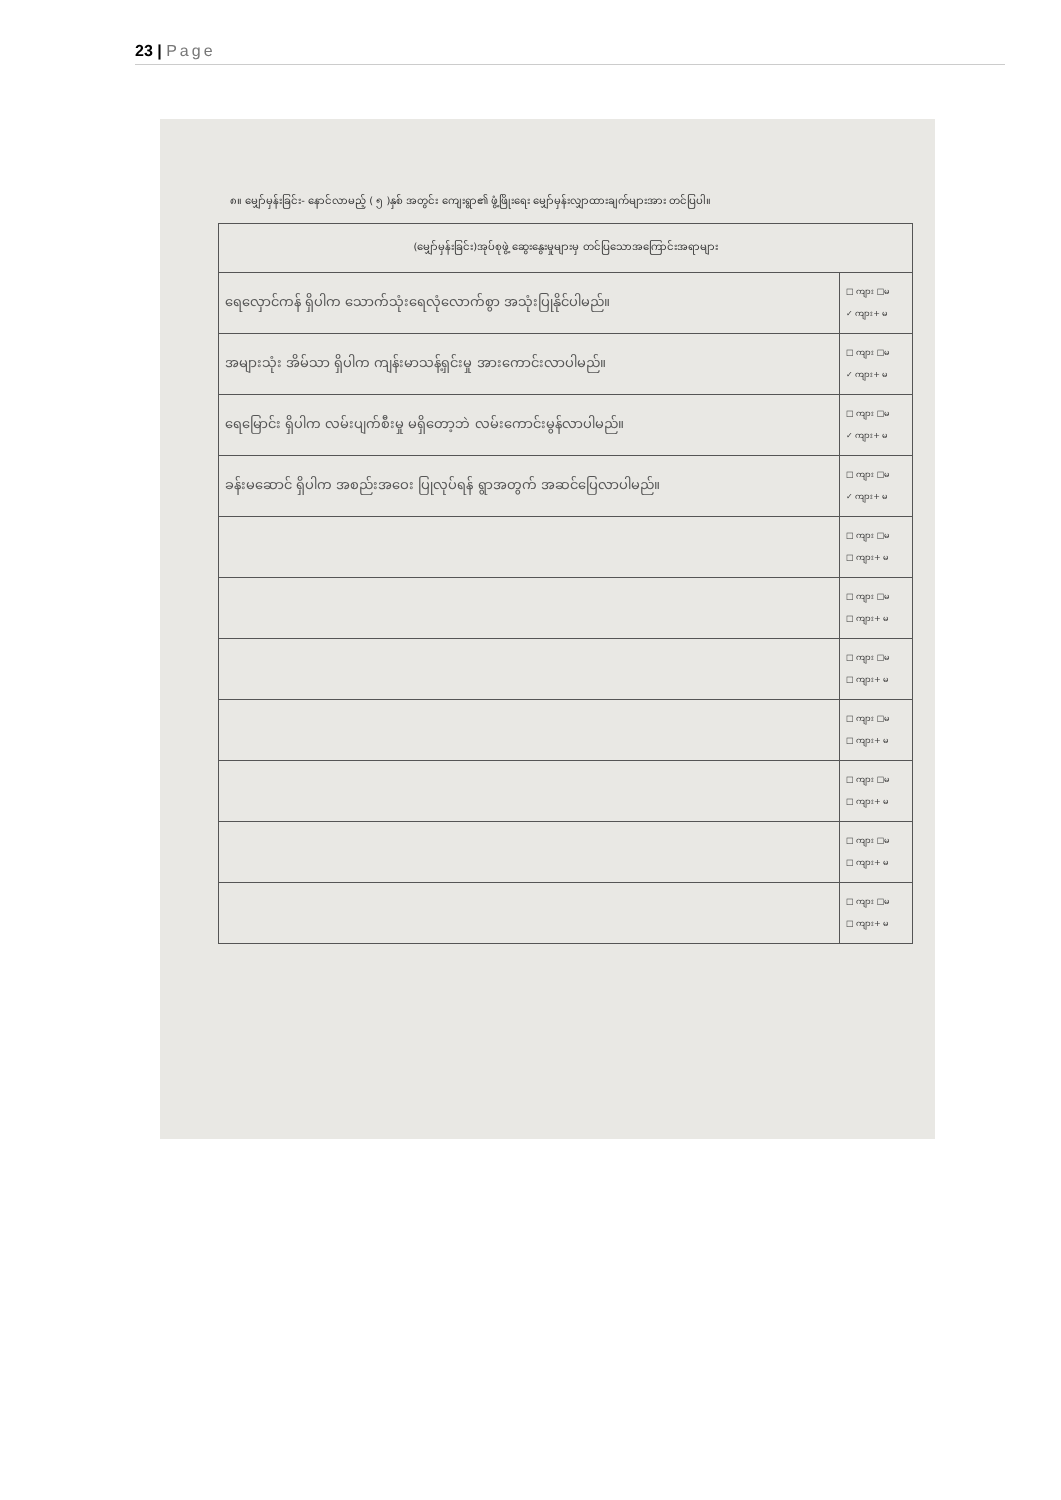23 | Page
၈။ မျှော်မှန်းခြင်း- နောင်လာမည့် ( ၅ )နှစ် အတွင်း ကျေးရွာ၏ ဖွံ့ဖြိုးရေး မျှော်မှန်းလျှာထားချက်များအား တင်ပြပါ။
| (မျှော်မှန်းခြင်း)အုပ်စုဖွဲ့ ဆွေးနွေးမှုများမှ တင်ပြသောအကြောင်းအရာများ | |
| --- | --- |
| ရေလှောင်ကန် ရှိပါက သောက်သုံးရေလုံလောက်စွာ အသုံးပြုနိုင်ပါမည်။ | □ ကျား □မ ✓ ကျား+ မ |
| အများသုံး အိမ်သာ ရှိပါက ကျန်းမာသန့်ရှင်းမှု အားကောင်းလာပါမည်။ | □ ကျား □မ ✓ ကျား+ မ |
| ရေမြောင်း ရှိပါက လမ်းပျက်စီးမှု မရှိတော့ဘဲ လမ်းကောင်းမွန်လာပါမည်။ | □ ကျား □မ ✓ ကျား+ မ |
| ခန်းမဆောင် ရှိပါက အစည်းအဝေး ပြုလုပ်ရန် ရွာအတွက် အဆင်ပြေလာပါမည်။ | □ ကျား □မ ✓ ကျား+ မ |
| | □ ကျား □မ □ ကျား+ မ |
| | □ ကျား □မ □ ကျား+ မ |
| | □ ကျား □မ □ ကျား+ မ |
| | □ ကျား □မ □ ကျား+ မ |
| | □ ကျား □မ □ ကျား+ မ |
| | □ ကျား □မ □ ကျား+ မ |
| | □ ကျား □မ □ ကျား+ မ |